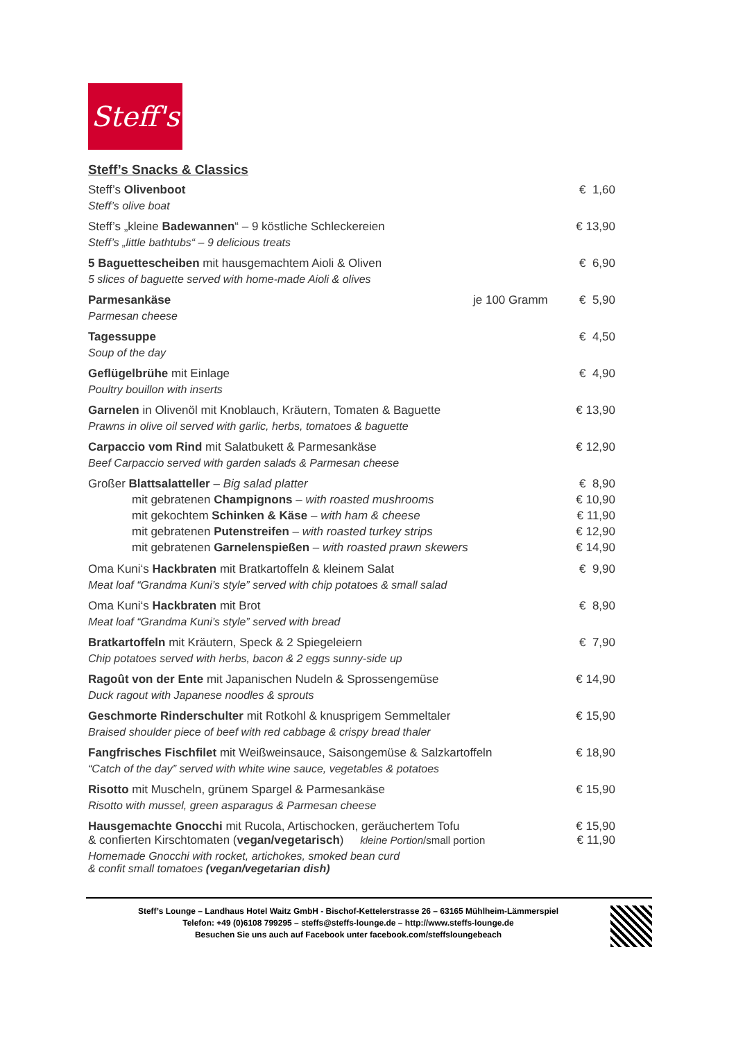Steff's
Steff’s Snacks & Classics
Steff’s Olivenboot
Steff’s olive boat
€ 1,60
Steff’s „kleine Badewannen“ – 9 köstliche Schleckereien
Steff’s „little bathtubs“ – 9 delicious treats
€ 13,90
5 Baguettescheiben mit hausgemachtem Aioli & Oliven
5 slices of baguette served with home-made Aioli & olives
€ 6,90
Parmesankäse
Parmesan cheese
je 100 Gramm € 5,90
Tagessuppe
Soup of the day
€ 4,50
Geflügelbrühe mit Einlage
Poultry bouillon with inserts
€ 4,90
Garnelen in Olivenöl mit Knoblauch, Kräutern, Tomaten & Baguette
Prawns in olive oil served with garlic, herbs, tomatoes & baguette
€ 13,90
Carpaccio vom Rind mit Salatbukett & Parmesankäse
Beef Carpaccio served with garden salads & Parmesan cheese
€ 12,90
Großer Blattsalatteller – Big salad platter
€ 8,90
mit gebratenen Champignons – with roasted mushrooms
€ 10,90
mit gekochtem Schinken & Käse – with ham & cheese
€ 11,90
mit gebratenen Putenstreifen – with roasted turkey strips
€ 12,90
mit gebratenen Garnelenspießen – with roasted prawn skewers
€ 14,90
Oma Kuni‘s Hackbraten mit Bratkartoffeln & kleinem Salat
Meat loaf “Grandma Kuni’s style” served with chip potatoes & small salad
€ 9,90
Oma Kuni‘s Hackbraten mit Brot
Meat loaf “Grandma Kuni’s style” served with bread
€ 8,90
Bratkartoffeln mit Kräutern, Speck & 2 Spiegeleiern
Chip potatoes served with herbs, bacon & 2 eggs sunny-side up
€ 7,90
Ragoût von der Ente mit Japanischen Nudeln & Sprossengemüse
Duck ragout with Japanese noodles & sprouts
€ 14,90
Geschmorte Rinderschulter mit Rotkohl & knusprigem Semmeltaler
Braised shoulder piece of beef with red cabbage & crispy bread thaler
€ 15,90
Fangfrisches Fischfilet mit Weißweinsauce, Saisongemüse & Salzkartoffeln
“Catch of the day” served with white wine sauce, vegetables & potatoes
€ 18,90
Risotto mit Muscheln, grünem Spargel & Parmesankäse
Risotto with mussel, green asparagus & Parmesan cheese
€ 15,90
Hausgemachte Gnocchi mit Rucola, Artischocken, geräuchertem Tofu
& confierten Kirschtomaten (vegan/vegetarisch) kleine Portion/small portion
Homemade Gnocchi with rocket, artichokes, smoked bean curd
& confit small tomatoes (vegan/vegetarian dish)
€ 15,90
€ 11,90
Steff’s Lounge – Landhaus Hotel Waitz GmbH - Bischof-Kettelerstrasse 26 – 63165 Mühlheim-Lämmerspiel
Telefon: +49 (0)6108 799295 – steffs@steffs-lounge.de – http://www.steffs-lounge.de
Besuchen Sie uns auch auf Facebook unter facebook.com/steffsloungebeach